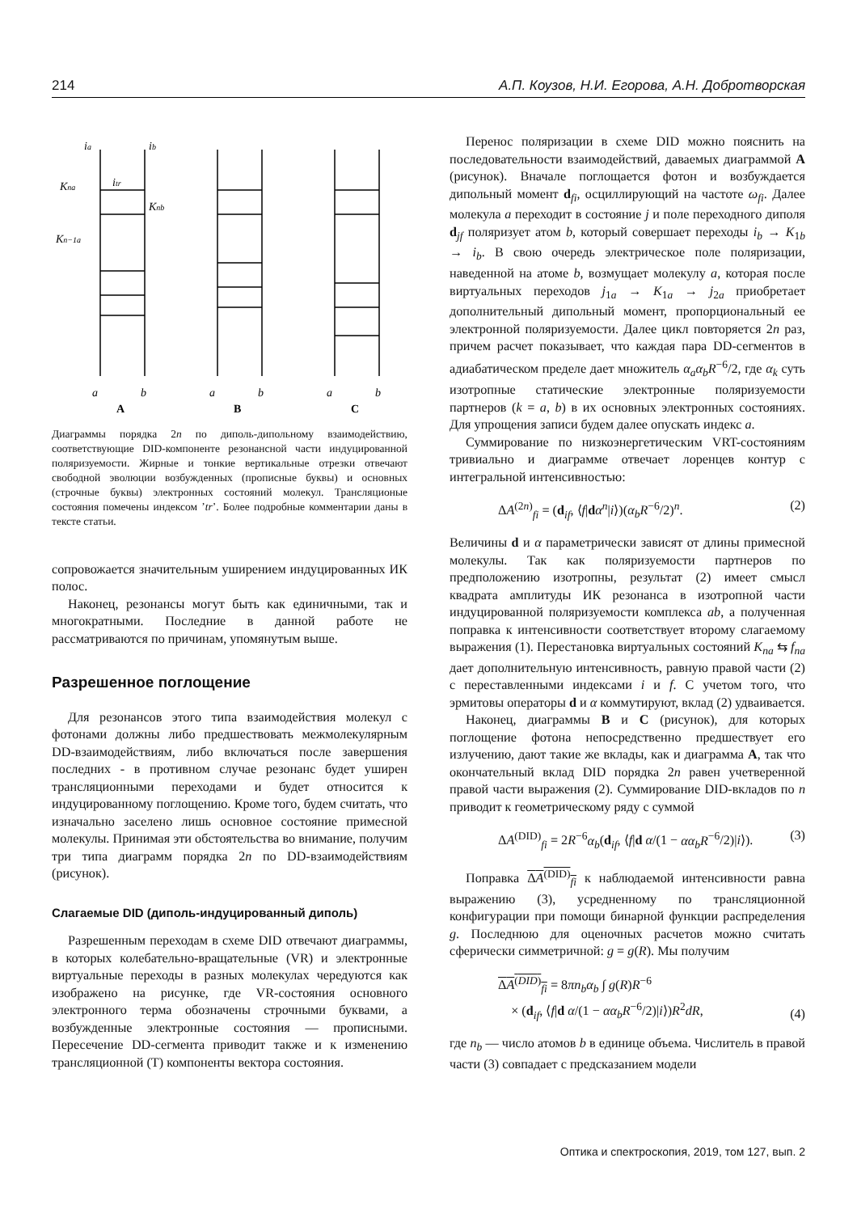214 А.П. Коузов, Н.И. Егорова, А.Н. Добротворская
ia
ib
Kna
itr
Knb
Kn−1a
a
b
a
b
a
b
A
B
C
Диаграммы порядка 2n по диполь-дипольному взаимодействию, соответствующие DID-компоненте резонансной части индуцированной поляризуемости. Жирные и тонкие вертикальные отрезки отвечают свободной эволюции возбужденных (прописные буквы) и основных (строчные буквы) электронных состояний молекул. Трансляционые состояния помечены индексом ’tr’. Более подробные комментарии даны в тексте статьи.
сопровожается значительным уширением индуцированных ИК полос.
Наконец, резонансы могут быть как единичными, так и многократными. Последние в данной работе не рассматриваются по причинам, упомянутым выше.
Разрешенное поглощение
Для резонансов этого типа взаимодействия молекул с фотонами должны либо предшествовать межмолекулярным DD-взаимодействиям, либо включаться после завершения последних - в противном случае резонанс будет уширен трансляционными переходами и будет относится к индуцированному поглощению. Кроме того, будем считать, что изначально заселено лишь основное состояние примесной молекулы. Принимая эти обстоятельства во внимание, получим три типа диаграмм порядка 2n по DD-взаимодействиям (рисунок).
Слагаемые DID (диполь-индуцированный диполь)
Разрешенным переходам в схеме DID отвечают диаграммы, в которых колебательно-вращательные (VR) и электронные виртуальные переходы в разных молекулах чередуются как изображено на рисунке, где VR-состояния основного электронного терма обозначены строчными буквами, а возбужденные электронные состояния — прописными. Пересечение DD-сегмента приводит также и к изменению трансляционной (T) компоненты вектора состояния.
Перенос поляризации в схеме DID можно пояснить на последовательности взаимодействий, даваемых диаграммой A (рисунок). Вначале поглощается фотон и возбуждается дипольный момент d<sub>fi</sub>, осциллирующий на частоте ω<sub>fi</sub>. Далее молекула a переходит в состояние j и поле переходного диполя d<sub>jf</sub> поляризует атом b, который совершает переходы i<sub>b</sub> → K<sub>1b</sub> → i<sub>b</sub>. В свою очередь электрическое поле поляризации, наведенной на атоме b, возмущает молекулу a, которая после виртуальных переходов j<sub>1a</sub> → K<sub>1a</sub> → j<sub>2a</sub> приобретает дополнительный дипольный момент, пропорциональный ее электронной поляризуемости. Далее цикл повторяется 2n раз, причем расчет показывает, что каждая пара DD-сегментов в адиабатическом пределе дает множитель α<sub>a</sub>α<sub>b</sub>R<sup>−6</sup>/2, где α<sub>k</sub> суть изотропные статические электронные поляризуемости партнеров (k = a, b) в их основных электронных состояниях. Для упрощения записи будем далее опускать индекс a.
Суммирование по низкоэнергетическим VRT-состояниям тривиально и диаграмме отвечает лоренцев контур с интегральной интенсивностью:
ΔA<sup>(2n)</sup><sub>fi</sub> = (d<sub>if</sub>, ⟨f|dα<sup>n</sup>|i⟩)(α<sub>b</sub>R<sup>−6</sup>/2)<sup>n</sup>. (2)
Величины d и α параметрически зависят от длины примесной молекулы. Так как поляризуемости партнеров по предположению изотропны, результат (2) имеет смысл квадрата амплитуды ИК резонанса в изотропной части индуцированной поляризуемости комплекса ab, а полученная поправка к интенсивности соответствует второму слагаемому выражения (1). Перестановка виртуальных состояний K<sub>na</sub> ⇆ f<sub>na</sub> дает дополнительную интенсивность, равную правой части (2) с переставленными индексами i и f. С учетом того, что эрмитовы операторы d и α коммутируют, вклад (2) удваивается.
Наконец, диаграммы B и C (рисунок), для которых поглощение фотона непосредственно предшествует его излучению, дают такие же вклады, как и диаграмма A, так что окончательный вклад DID порядка 2n равен учетверенной правой части выражения (2). Суммирование DID-вкладов по n приводит к геометрическому ряду с суммой
ΔA<sup>(DID)</sup><sub>fi</sub> = 2R<sup>−6</sup>α<sub>b</sub>(d<sub>if</sub>, ⟨f|d α/(1 − αα<sub>b</sub>R<sup>−6</sup>/2)|i⟩). (3)
Поправка ΔA<sup>(DID)</sup><sub>fi</sub> к наблюдаемой интенсивности равна выражению (3), усредненному по трансляционной конфигурации при помощи бинарной функции распределения g. Последнюю для оценочных расчетов можно считать сферически симметричной: g = g(R). Мы получим
ΔA<sup>(DID)</sup><sub>fi</sub> = 8πn<sub>b</sub>α<sub>b</sub> ∫ g(R)R<sup>−6</sup>
× (d<sub>if</sub>, ⟨f|d α/(1 − αα<sub>b</sub>R<sup>−6</sup>/2)|i⟩)R<sup>2</sup>dR, (4)
где n<sub>b</sub> — число атомов b в единице объема. Числитель в правой части (3) совпадает с предсказанием модели
Оптика и спектроскопия, 2019, том 127, вып. 2